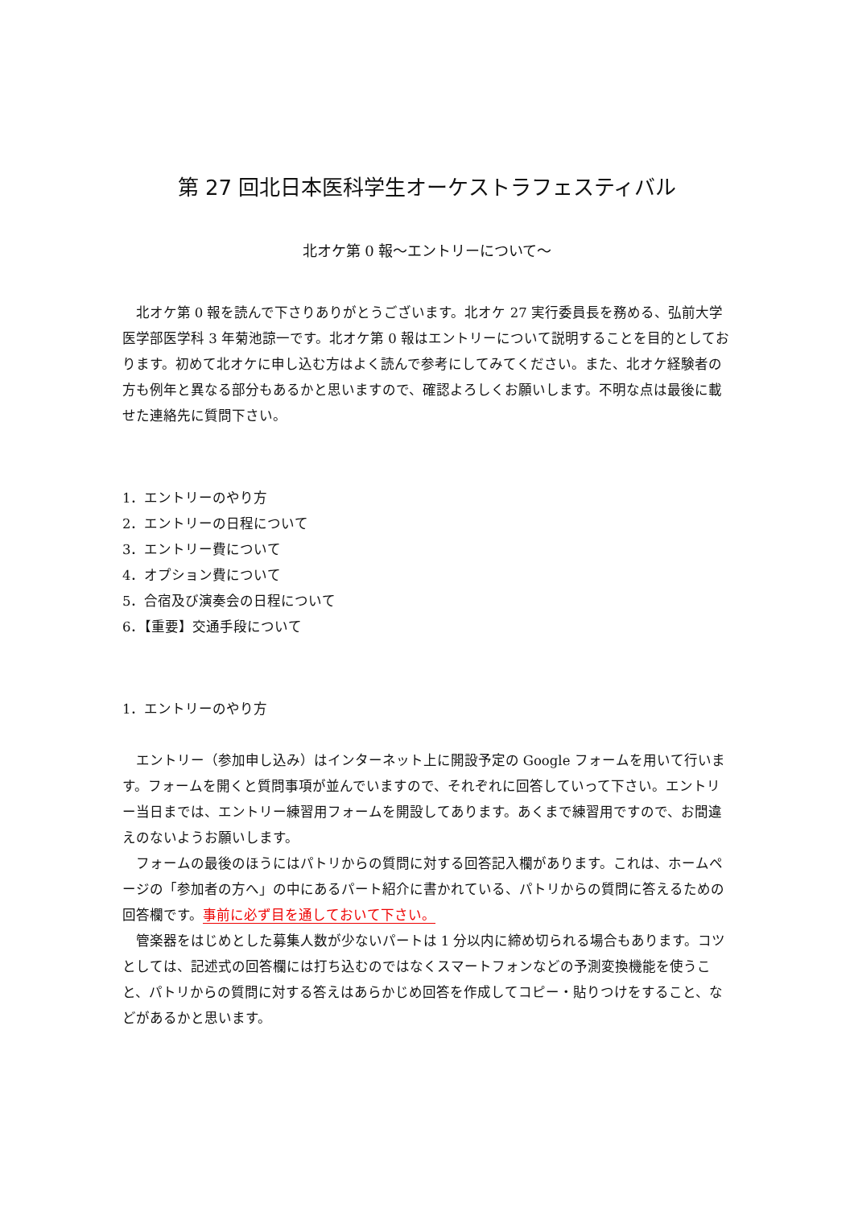第 27 回北日本医科学生オーケストラフェスティバル
北オケ第 0 報〜エントリーについて〜
北オケ第 0 報を読んで下さりありがとうございます。北オケ 27 実行委員長を務める、弘前大学医学部医学科 3 年菊池諒一です。北オケ第 0 報はエントリーについて説明することを目的としております。初めて北オケに申し込む方はよく読んで参考にしてみてください。また、北オケ経験者の方も例年と異なる部分もあるかと思いますので、確認よろしくお願いします。不明な点は最後に載せた連絡先に質問下さい。
1．エントリーのやり方
2．エントリーの日程について
3．エントリー費について
4．オプション費について
5．合宿及び演奏会の日程について
6．【重要】交通手段について
1．エントリーのやり方
エントリー（参加申し込み）はインターネット上に開設予定の Google フォームを用いて行います。フォームを開くと質問事項が並んでいますので、それぞれに回答していって下さい。エントリー当日までは、エントリー練習用フォームを開設してあります。あくまで練習用ですので、お間違えのないようお願いします。
フォームの最後のほうにはパトリからの質問に対する回答記入欄があります。これは、ホームページの「参加者の方へ」の中にあるパート紹介に書かれている、パトリからの質問に答えるための回答欄です。事前に必ず目を通しておいて下さい。
管楽器をはじめとした募集人数が少ないパートは 1 分以内に締め切られる場合もあります。コツとしては、記述式の回答欄には打ち込むのではなくスマートフォンなどの予測変換機能を使うこと、パトリからの質問に対する答えはあらかじめ回答を作成してコピー・貼りつけをすること、などがあるかと思います。